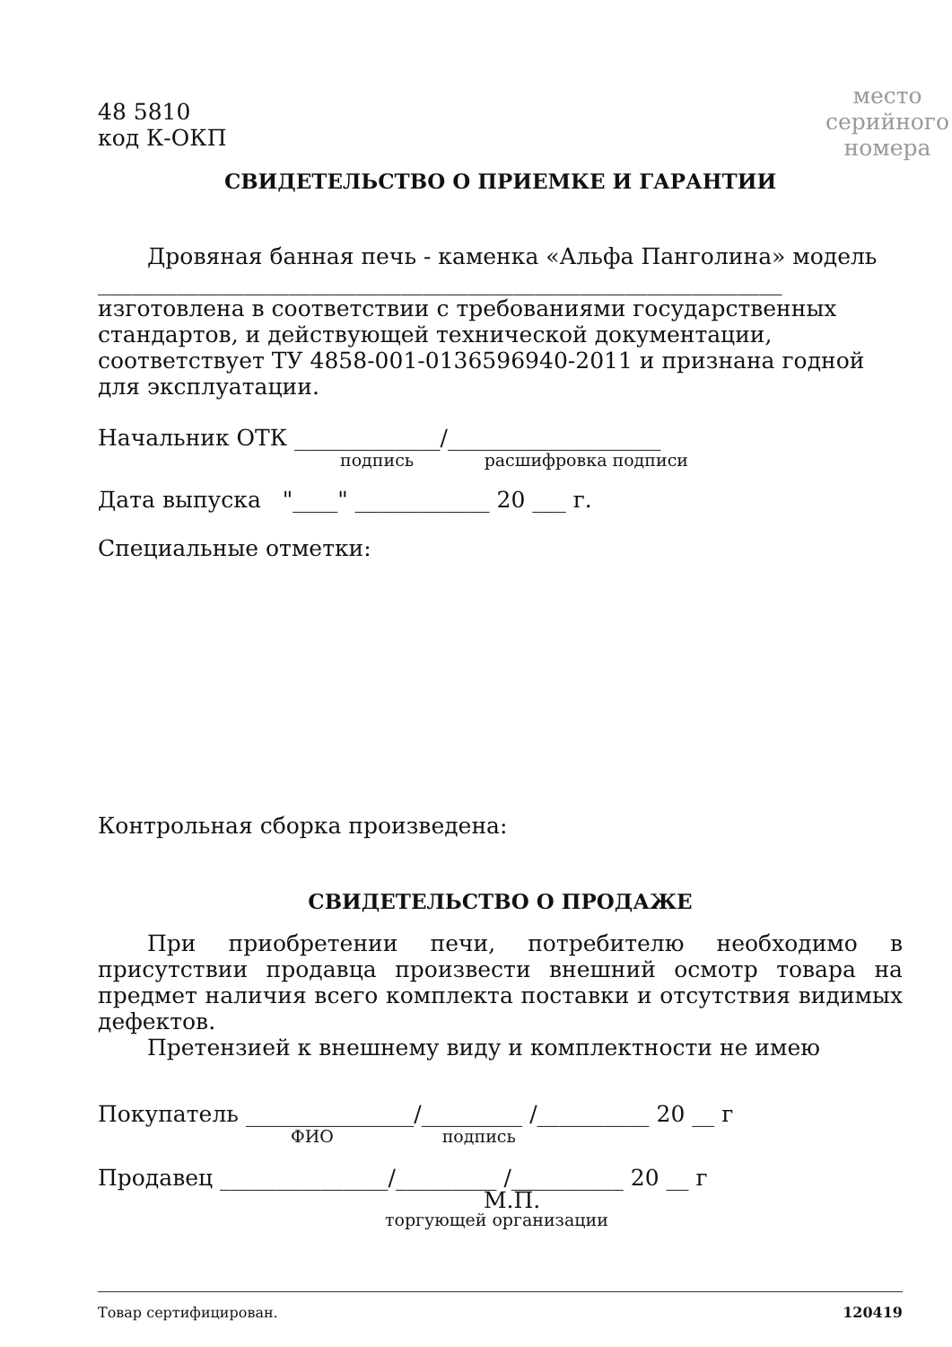48 5810
код К-ОКП
место
серийного
номера
СВИДЕТЕЛЬСТВО О ПРИЕМКЕ И ГАРАНТИИ
Дровяная банная печь - каменка «Альфа Панголина» модель
_____________________________________________________________
изготовлена в соответствии с требованиями государственных стандартов, и действующей технической документации, соответствует ТУ 4858-001-0136596940-2011 и признана годной для эксплуатации.
Начальник ОТК _____________/___________________
подпись расшифровка подписи
Дата выпуска "____" ____________ 20 ___ г.
Специальные отметки:
Контрольная сборка произведена:
СВИДЕТЕЛЬСТВО О ПРОДАЖЕ
При приобретении печи, потребителю необходимо в присутствии продавца произвести внешний осмотр товара на предмет наличия всего комплекта поставки и отсутствия видимых дефектов.
Претензией к внешнему виду и комплектности не имею
Покупатель _______________/_________ /__________ 20 __ г
ФИО подпись
Продавец _______________/_________ /__________ 20 __ г
М.П.
торгующей организации
Товар сертифицирован. 120419